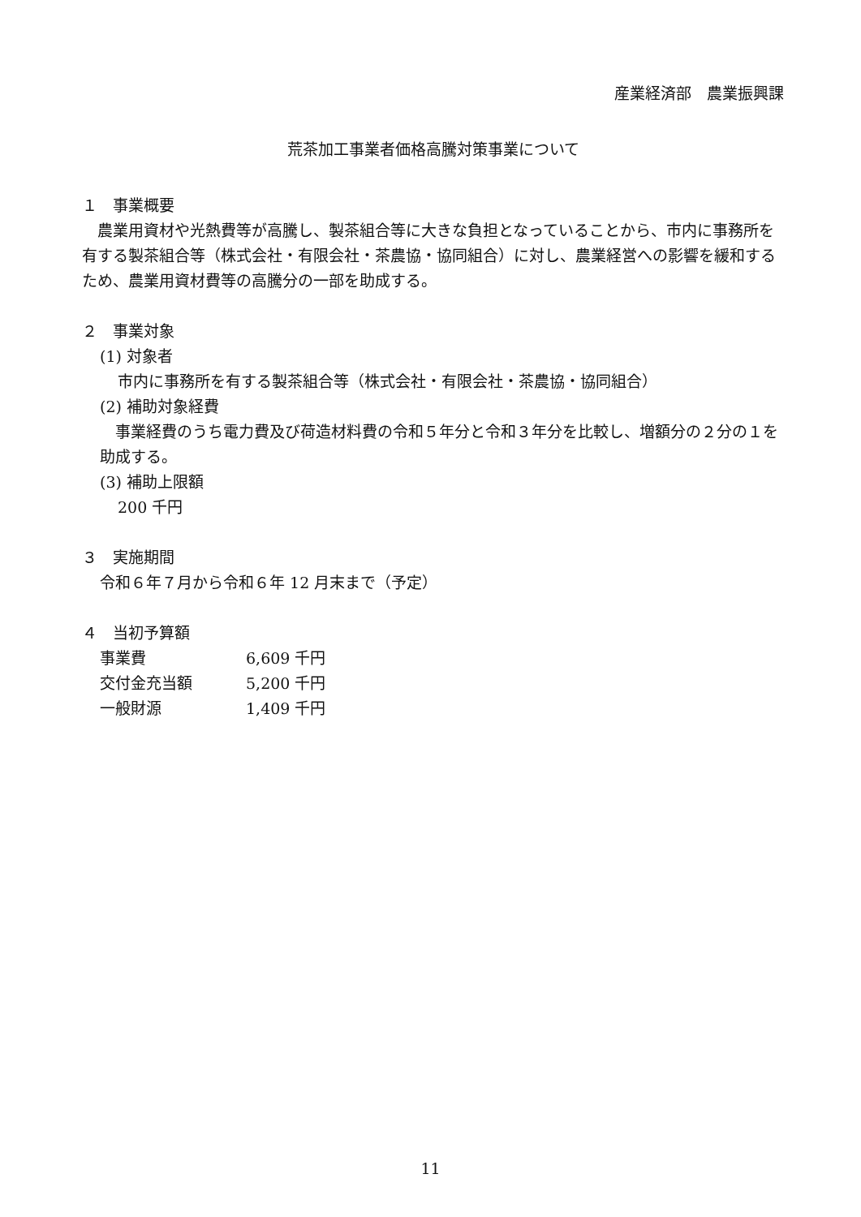産業経済部　農業振興課
荒茶加工事業者価格高騰対策事業について
１　事業概要
　農業用資材や光熱費等が高騰し、製茶組合等に大きな負担となっていることから、市内に事務所を有する製茶組合等（株式会社・有限会社・茶農協・協同組合）に対し、農業経営への影響を緩和するため、農業用資材費等の高騰分の一部を助成する。
２　事業対象
(1) 対象者
市内に事務所を有する製茶組合等（株式会社・有限会社・茶農協・協同組合）
(2) 補助対象経費
　事業経費のうち電力費及び荷造材料費の令和５年分と令和３年分を比較し、増額分の２分の１を助成する。
(3) 補助上限額
200 千円
３　実施期間
令和６年７月から令和６年 12 月末まで（予定）
４　当初予算額
| 事業費 | 6,609 千円 |
| 交付金充当額 | 5,200 千円 |
| 一般財源 | 1,409 千円 |
11